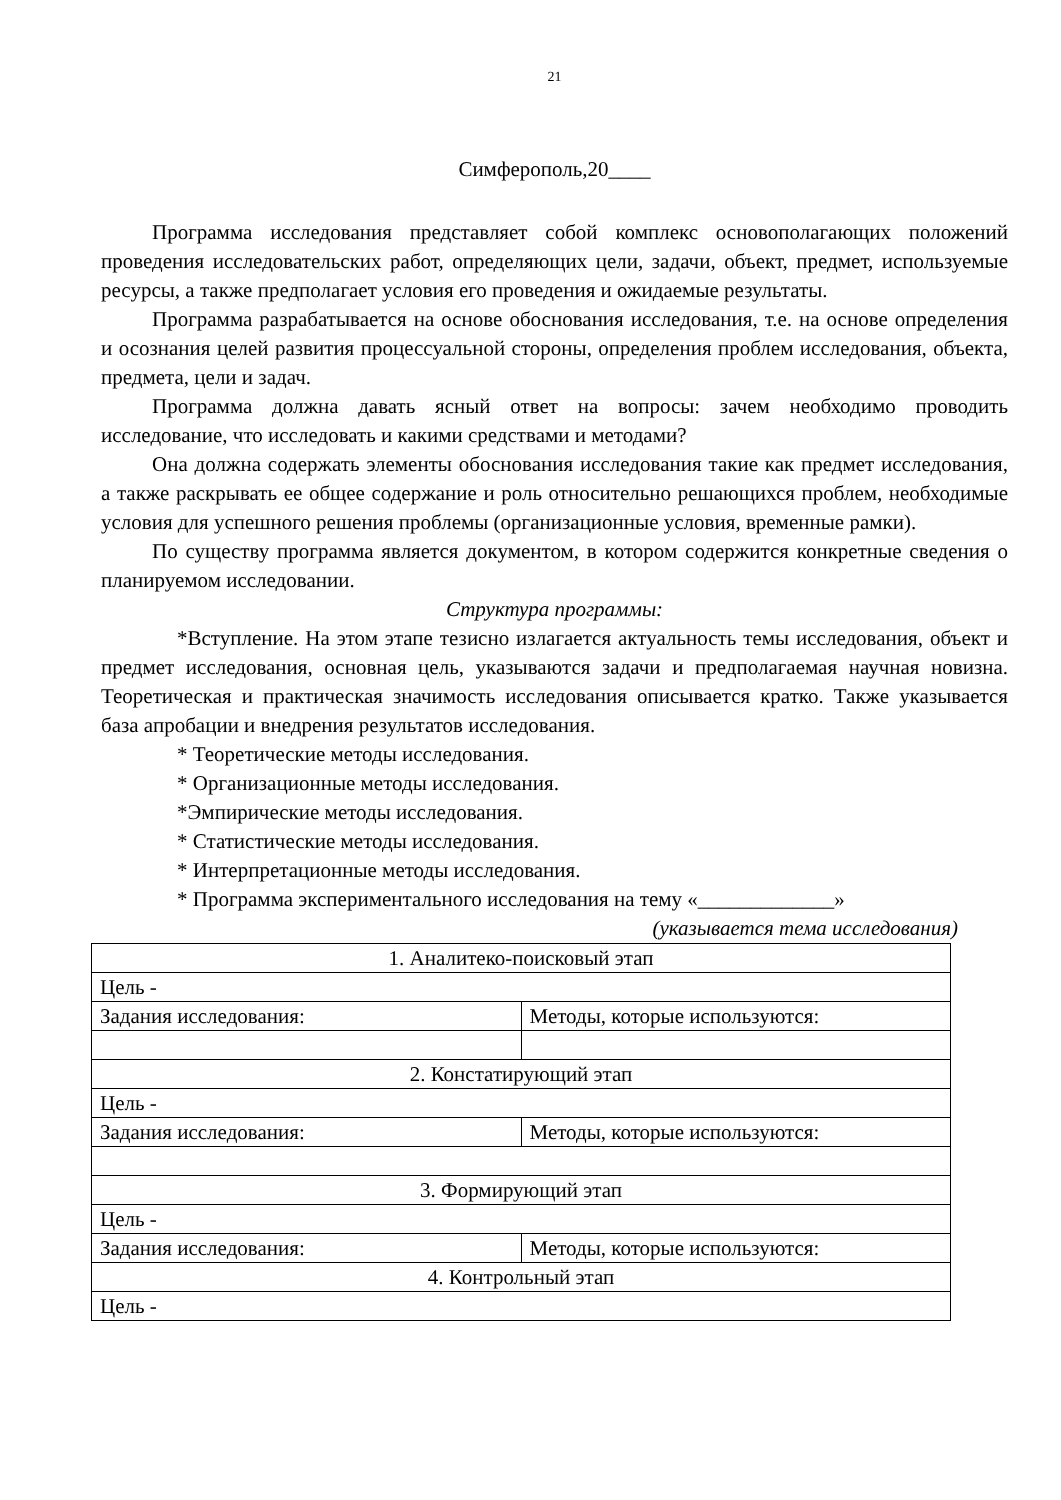21
Симферополь,20____
Программа исследования представляет собой комплекс основополагающих положений проведения исследовательских работ, определяющих цели, задачи, объект, предмет, используемые ресурсы, а также предполагает условия его проведения и ожидаемые результаты.
Программа разрабатывается на основе обоснования исследования, т.е. на основе определения и осознания целей развития процессуальной стороны, определения проблем исследования, объекта, предмета, цели и задач.
Программа должна давать ясный ответ на вопросы: зачем необходимо проводить исследование, что исследовать и какими средствами и методами?
Она должна содержать элементы обоснования исследования такие как предмет исследования, а также раскрывать ее общее содержание и роль относительно решающихся проблем, необходимые условия для успешного решения проблемы (организационные условия, временные рамки).
По существу программа является документом, в котором содержится конкретные сведения о планируемом исследовании.
Структура программы:
*Вступление. На этом этапе тезисно излагается актуальность темы исследования, объект и предмет исследования, основная цель, указываются задачи и предполагаемая научная новизна. Теоретическая и практическая значимость исследования описывается кратко. Также указывается база апробации и внедрения результатов исследования.
* Теоретические методы исследования.
* Организационные методы исследования.
*Эмпирические методы исследования.
* Статистические методы исследования.
* Интерпретационные методы исследования.
* Программа экспериментального исследования на тему «_____________»
(указывается тема исследования)
| 1. Аналитеко-поисковый этап | |
| Цель - | |
| Задания исследования: | Методы, которые используются: |
| 2. Констатирующий этап | |
| Цель - | |
| Задания исследования: | Методы, которые используются: |
| 3. Формирующий этап | |
| Цель - | |
| Задания исследования: | Методы, которые используются: |
| 4. Контрольный этап | |
| Цель - | |